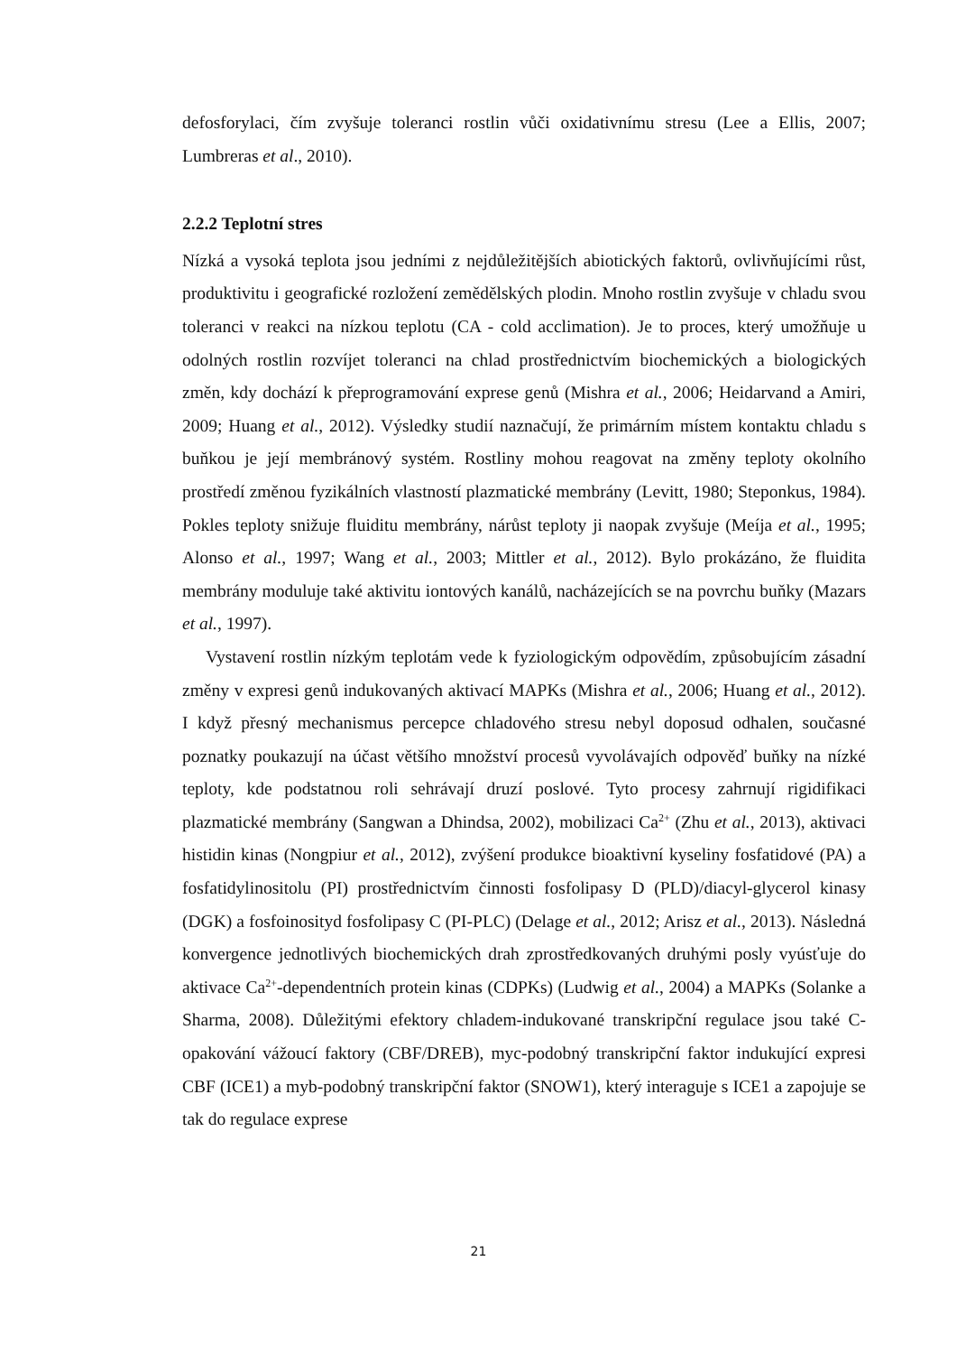defosforylaci, čím zvyšuje toleranci rostlin vůči oxidativnímu stresu (Lee a Ellis, 2007; Lumbreras et al., 2010).
2.2.2 Teplotní stres
Nízká a vysoká teplota jsou jedními z nejdůležitějších abiotických faktorů, ovlivňujícími růst, produktivitu i geografické rozložení zemědělských plodin. Mnoho rostlin zvyšuje v chladu svou toleranci v reakci na nízkou teplotu (CA - cold acclimation). Je to proces, který umožňuje u odolných rostlin rozvíjet toleranci na chlad prostřednictvím biochemických a biologických změn, kdy dochází k přeprogramování exprese genů (Mishra et al., 2006; Heidarvand a Amiri, 2009; Huang et al., 2012). Výsledky studií naznačují, že primárním místem kontaktu chladu s buňkou je její membránový systém. Rostliny mohou reagovat na změny teploty okolního prostředí změnou fyzikálních vlastností plazmatické membrány (Levitt, 1980; Steponkus, 1984). Pokles teploty snižuje fluiditu membrány, nárůst teploty ji naopak zvyšuje (Meíja et al., 1995; Alonso et al., 1997; Wang et al., 2003; Mittler et al., 2012). Bylo prokázáno, že fluidita membrány moduluje také aktivitu iontových kanálů, nacházejících se na povrchu buňky (Mazars et al., 1997).
Vystavení rostlin nízkým teplotám vede k fyziologickým odpovědím, způsobujícím zásadní změny v expresi genů indukovaných aktivací MAPKs (Mishra et al., 2006; Huang et al., 2012). I když přesný mechanismus percepce chladového stresu nebyl doposud odhalen, současné poznatky poukazují na účast většího množství procesů vyvolávajích odpověď buňky na nízké teploty, kde podstatnou roli sehrávají druzí poslové. Tyto procesy zahrnují rigidifikaci plazmatické membrány (Sangwan a Dhindsa, 2002), mobilizaci Ca<sup>2+</sup> (Zhu et al., 2013), aktivaci histidin kinas (Nongpiur et al., 2012), zvýšení produkce bioaktivní kyseliny fosfatidové (PA) a fosfatidylinositolu (PI) prostřednictvím činnosti fosfolipasy D (PLD)/diacyl-glycerol kinasy (DGK) a fosfoinosityd fosfolipasy C (PI-PLC) (Delage et al., 2012; Arisz et al., 2013). Následná konvergence jednotlivých biochemických drah zprostředkovaných druhými posly vyúsťuje do aktivace Ca<sup>2+</sup>-dependentních protein kinas (CDPKs) (Ludwig et al., 2004) a MAPKs (Solanke a Sharma, 2008). Důležitými efektory chladem-indukované transkripční regulace jsou také C-opakování vážoucí faktory (CBF/DREB), myc-podobný transkripční faktor indukující expresi CBF (ICE1) a myb-podobný transkripční faktor (SNOW1), který interaguje s ICE1 a zapojuje se tak do regulace exprese
21